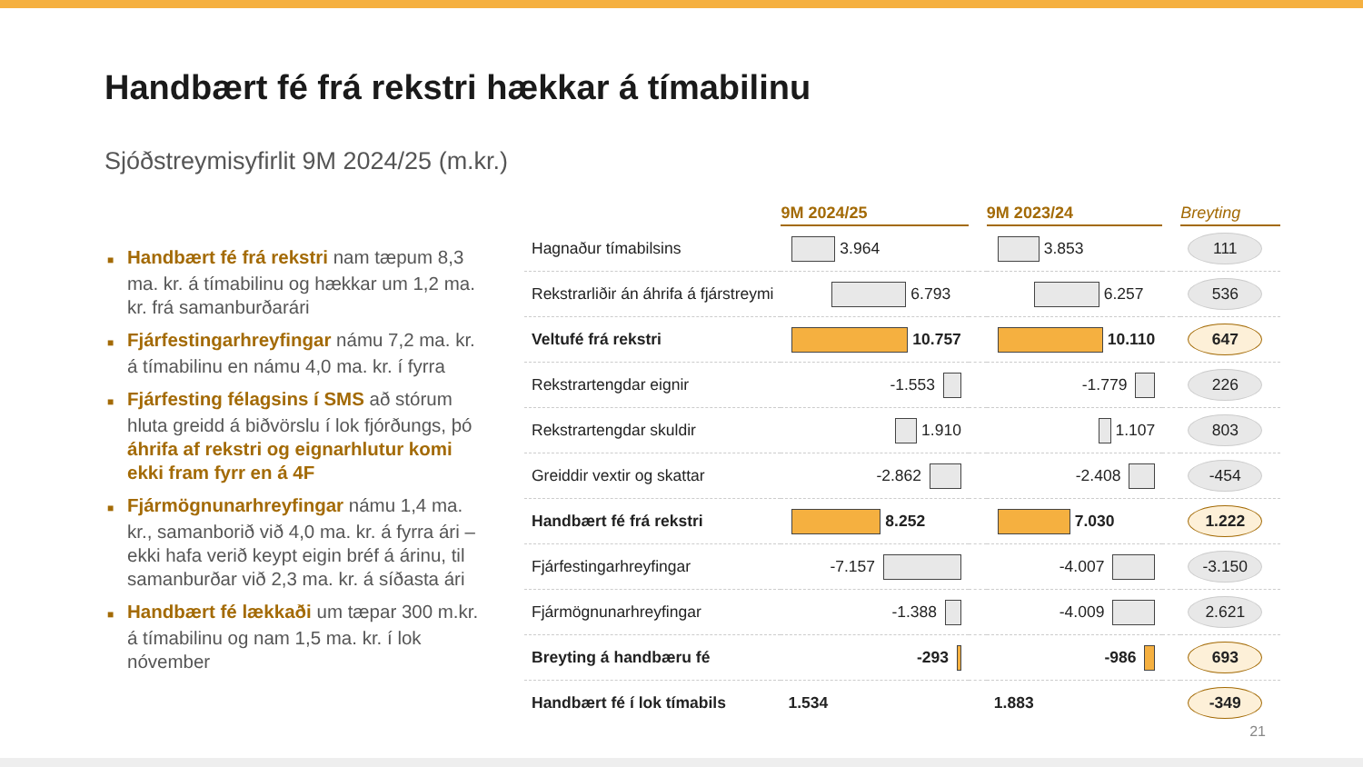Handbært fé frá rekstri hækkar á tímabilinu
Sjóðstreymisyfirlit 9M 2024/25 (m.kr.)
■ Handbært fé frá rekstri nam tæpum 8,3 ma. kr. á tímabilinu og hækkar um 1,2 ma. kr. frá samanburðarári
■ Fjárfestingarhreyfingar námu 7,2 ma. kr. á tímabilinu en námu 4,0 ma. kr. í fyrra
■ Fjárfesting félagsins í SMS að stórum hluta greidd á biðvörslu í lok fjórðungs, þó áhrifa af rekstri og eignarhlutur komi ekki fram fyrr en á 4F
■ Fjármögnunarhreyfingar námu 1,4 ma. kr., samanborið við 4,0 ma. kr. á fyrra ári – ekki hafa verið keypt eigin bréf á árinu, til samanburðar við 2,3 ma. kr. á síðasta ári
■ Handbært fé lækkaði um tæpar 300 m.kr. á tímabilinu og nam 1,5 ma. kr. í lok nóvember
| | 9M 2024/25 | | 9M 2023/24 | | Breyting |
| --- | --- | --- | --- | --- | --- |
| Hagnaður tímabilsins | 3.964 | | 3.853 | | 111 |
| Rekstrarliðir án áhrifa á fjárstreymi | 6.793 | | 6.257 | | 536 |
| Veltufé frá rekstri | 10.757 | | 10.110 | | 647 |
| Rekstrartengdar eignir | -1.553 | | -1.779 | | 226 |
| Rekstrartengdar skuldir | 1.910 | | 1.107 | | 803 |
| Greiddir vextir og skattar | -2.862 | | -2.408 | | -454 |
| Handbært fé frá rekstri | 8.252 | | 7.030 | | 1.222 |
| Fjárfestingarhreyfingar | -7.157 | | -4.007 | | -3.150 |
| Fjármögnunarhreyfingar | -1.388 | | -4.009 | | 2.621 |
| Breyting á handbæru fé | -293 | | -986 | | 693 |
| Handbært fé í lok tímabils | 1.534 | | 1.883 | | -349 |
21